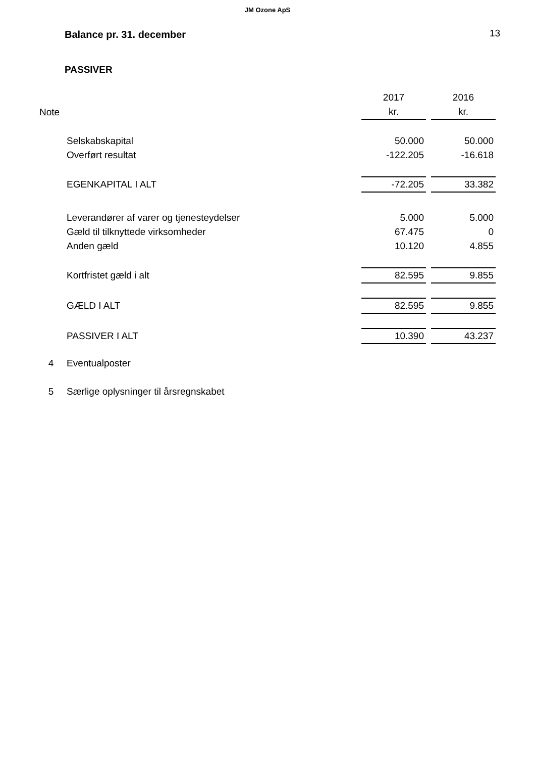JM Ozone ApS
Balance pr. 31. december 13
PASSIVER
| | | 2017 | | 2016 |
| --- | --- | --- | --- | --- |
| Note | | kr. | | kr. |
| | Selskabskapital | 50.000 | | 50.000 |
| | Overført resultat | -122.205 | | -16.618 |
| | EGENKAPITAL I ALT | -72.205 | | 33.382 |
| | Leverandører af varer og tjenesteydelser | 5.000 | | 5.000 |
| | Gæld til tilknyttede virksomheder | 67.475 | | 0 |
| | Anden gæld | 10.120 | | 4.855 |
| | Kortfristet gæld i alt | 82.595 | | 9.855 |
| | GÆLD I ALT | 82.595 | | 9.855 |
| | PASSIVER I ALT | 10.390 | | 43.237 |
| 4 | Eventualposter | | | |
| 5 | Særlige oplysninger til årsregnskabet | | | |